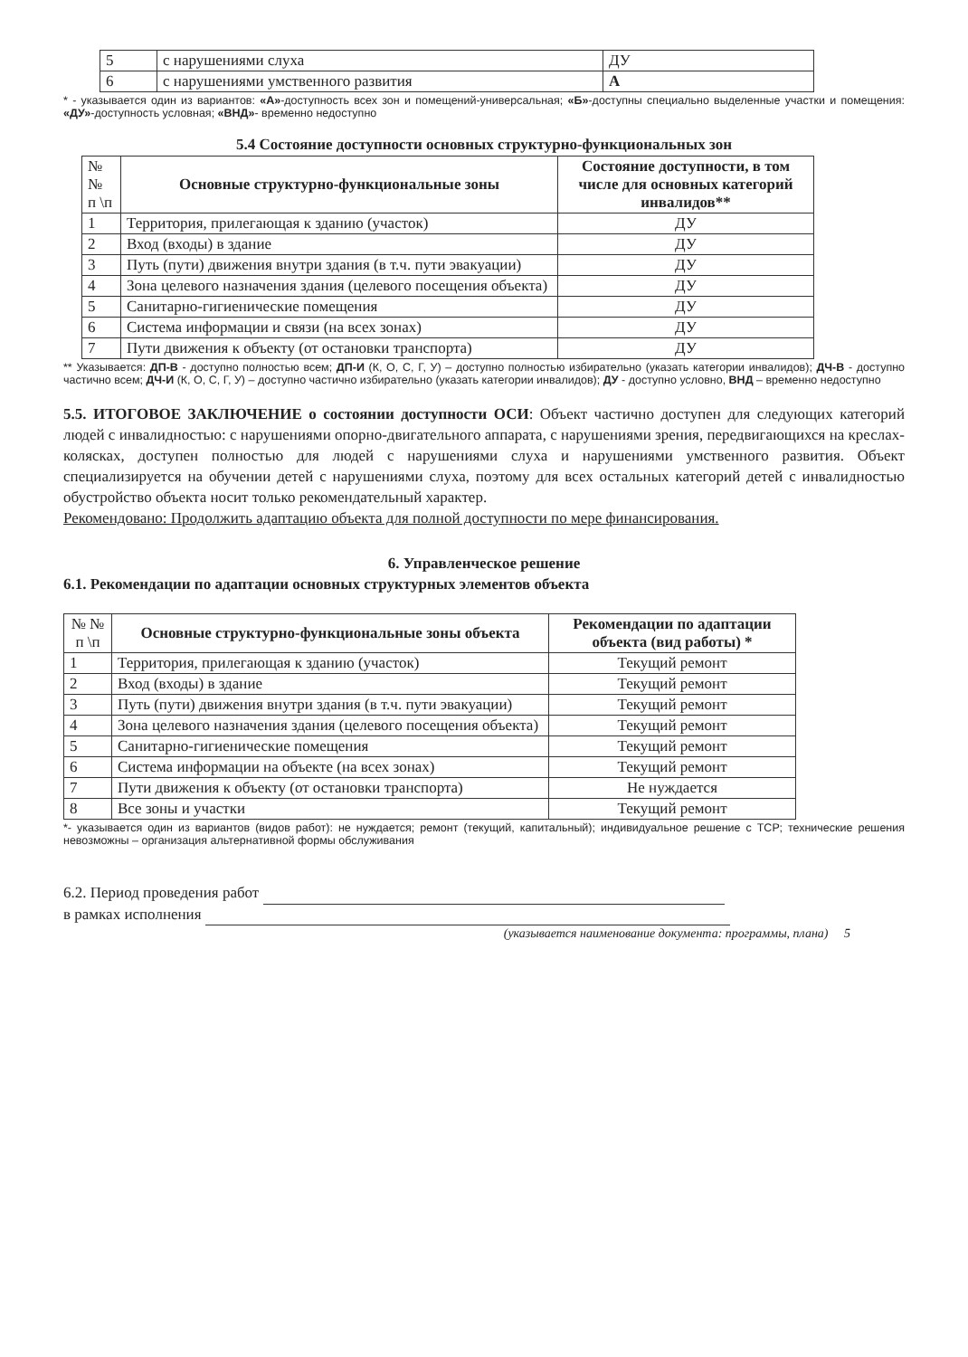| 5 | с нарушениями слуха | ДУ |
| 6 | с нарушениями умственного развития | А |
* - указывается один из вариантов: «А»-доступность всех зон и помещений-универсальная; «Б»-доступны специально выделенные участки и помещения: «ДУ»-доступность условная; «ВНД»- временно недоступно
5.4 Состояние доступности основных структурно-функциональных зон
| № № п \п | Основные структурно-функциональные зоны | Состояние доступности, в том числе для основных категорий инвалидов** |
| --- | --- | --- |
| 1 | Территория, прилегающая к зданию (участок) | ДУ |
| 2 | Вход (входы) в здание | ДУ |
| 3 | Путь (пути) движения внутри здания (в т.ч. пути эвакуации) | ДУ |
| 4 | Зона целевого назначения здания (целевого посещения объекта) | ДУ |
| 5 | Санитарно-гигиенические помещения | ДУ |
| 6 | Система информации и связи (на всех зонах) | ДУ |
| 7 | Пути движения к объекту (от остановки транспорта) | ДУ |
** Указывается: ДП-В - доступно полностью всем; ДП-И (К, О, С, Г, У) – доступно полностью избирательно (указать категории инвалидов); ДЧ-В - доступно частично всем; ДЧ-И (К, О, С, Г, У) – доступно частично избирательно (указать категории инвалидов); ДУ - доступно условно, ВНД – временно недоступно
5.5. ИТОГОВОЕ ЗАКЛЮЧЕНИЕ о состоянии доступности ОСИ: Объект частично доступен для следующих категорий людей с инвалидностью: с нарушениями опорно-двигательного аппарата, с нарушениями зрения, передвигающихся на креслах-колясках, доступен полностью для людей с нарушениями слуха и нарушениями умственного развития. Объект специализируется на обучении детей с нарушениями слуха, поэтому для всех остальных категорий детей с инвалидностью обустройство объекта носит только рекомендательный характер.
Рекомендовано: Продолжить адаптацию объекта для полной доступности по мере финансирования.
6. Управленческое решение
6.1. Рекомендации по адаптации основных структурных элементов объекта
| № № п \п | Основные структурно-функциональные зоны объекта | Рекомендации по адаптации объекта (вид работы) * |
| --- | --- | --- |
| 1 | Территория, прилегающая к зданию (участок) | Текущий ремонт |
| 2 | Вход (входы) в здание | Текущий ремонт |
| 3 | Путь (пути) движения внутри здания (в т.ч. пути эвакуации) | Текущий ремонт |
| 4 | Зона целевого назначения здания (целевого посещения объекта) | Текущий ремонт |
| 5 | Санитарно-гигиенические помещения | Текущий ремонт |
| 6 | Система информации на объекте (на всех зонах) | Текущий ремонт |
| 7 | Пути движения к объекту (от остановки транспорта) | Не нуждается |
| 8 | Все зоны и участки | Текущий ремонт |
*- указывается один из вариантов (видов работ): не нуждается; ремонт (текущий, капитальный); индивидуальное решение с ТСР; технические решения невозможны – организация альтернативной формы обслуживания
6.2. Период проведения работ
в рамках исполнения
(указывается наименование документа: программы, плана) 5